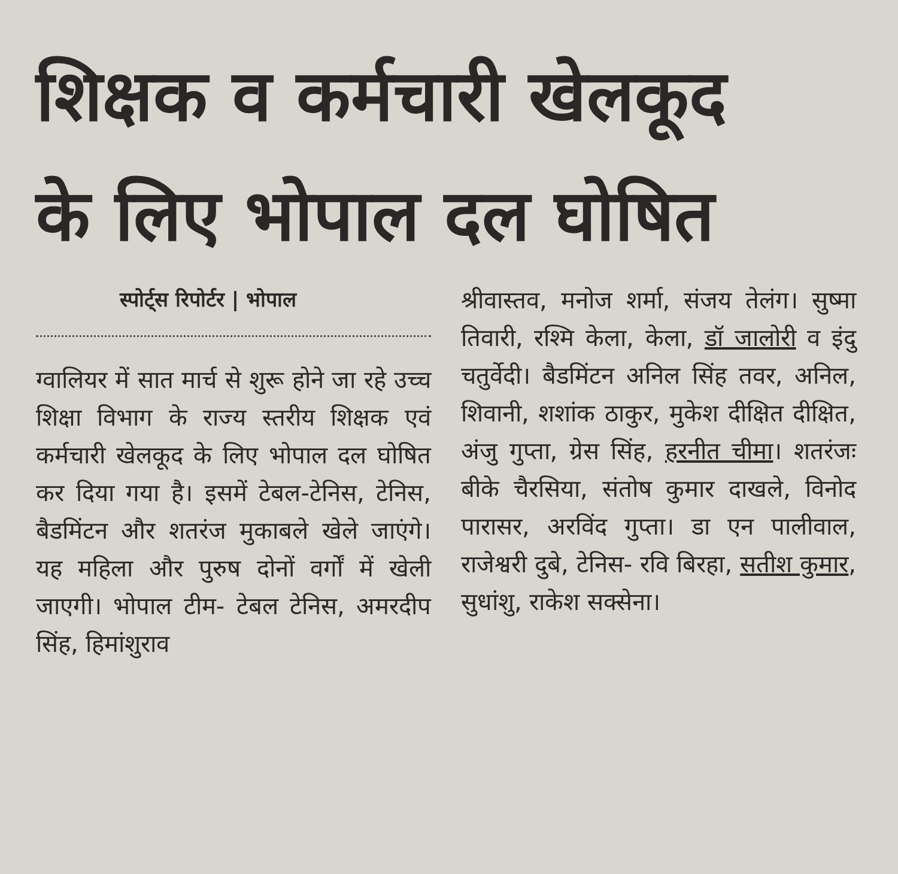शिक्षक व कर्मचारी खेलकूद
के लिए भोपाल दल घोषित
स्पोर्ट्स रिपोर्टर | भोपाल
ग्वालियर में सात मार्च से शुरू होने जा रहे उच्च शिक्षा विभाग के राज्य स्तरीय शिक्षक एवं कर्मचारी खेलकूद के लिए भोपाल दल घोषित कर दिया गया है। इसमें टेबल-टेनिस, टेनिस, बैडमिंटन और शतरंज मुकाबले खेले जाएंगे। यह महिला और पुरुष दोनों वर्गों में खेली जाएगी। भोपाल टीम- टेबल टेनिस, अमरदीप सिंह, हिमांशुराव
श्रीवास्तव, मनोज शर्मा, संजय तेलंग। सुष्मा तिवारी, रश्मि केला, केला, डॉ जालोरी व इंदु चतुर्वेदी। बैडमिंटन अनिल सिंह तवर, अनिल, शिवानी, शशांक ठाकुर, मुकेश दीक्षित दीक्षित, अंजु गुप्ता, ग्रेस सिंह, हरनीत चीमा। शतरंजः बीके चैरसिया, संतोष कुमार दाखले, विनोद पारासर, अरविंद गुप्ता। डा एन पालीवाल, राजेश्वरी दुबे, टेनिस- रवि बिरहा, सतीश कुमार, सुधांशु, राकेश सक्सेना।